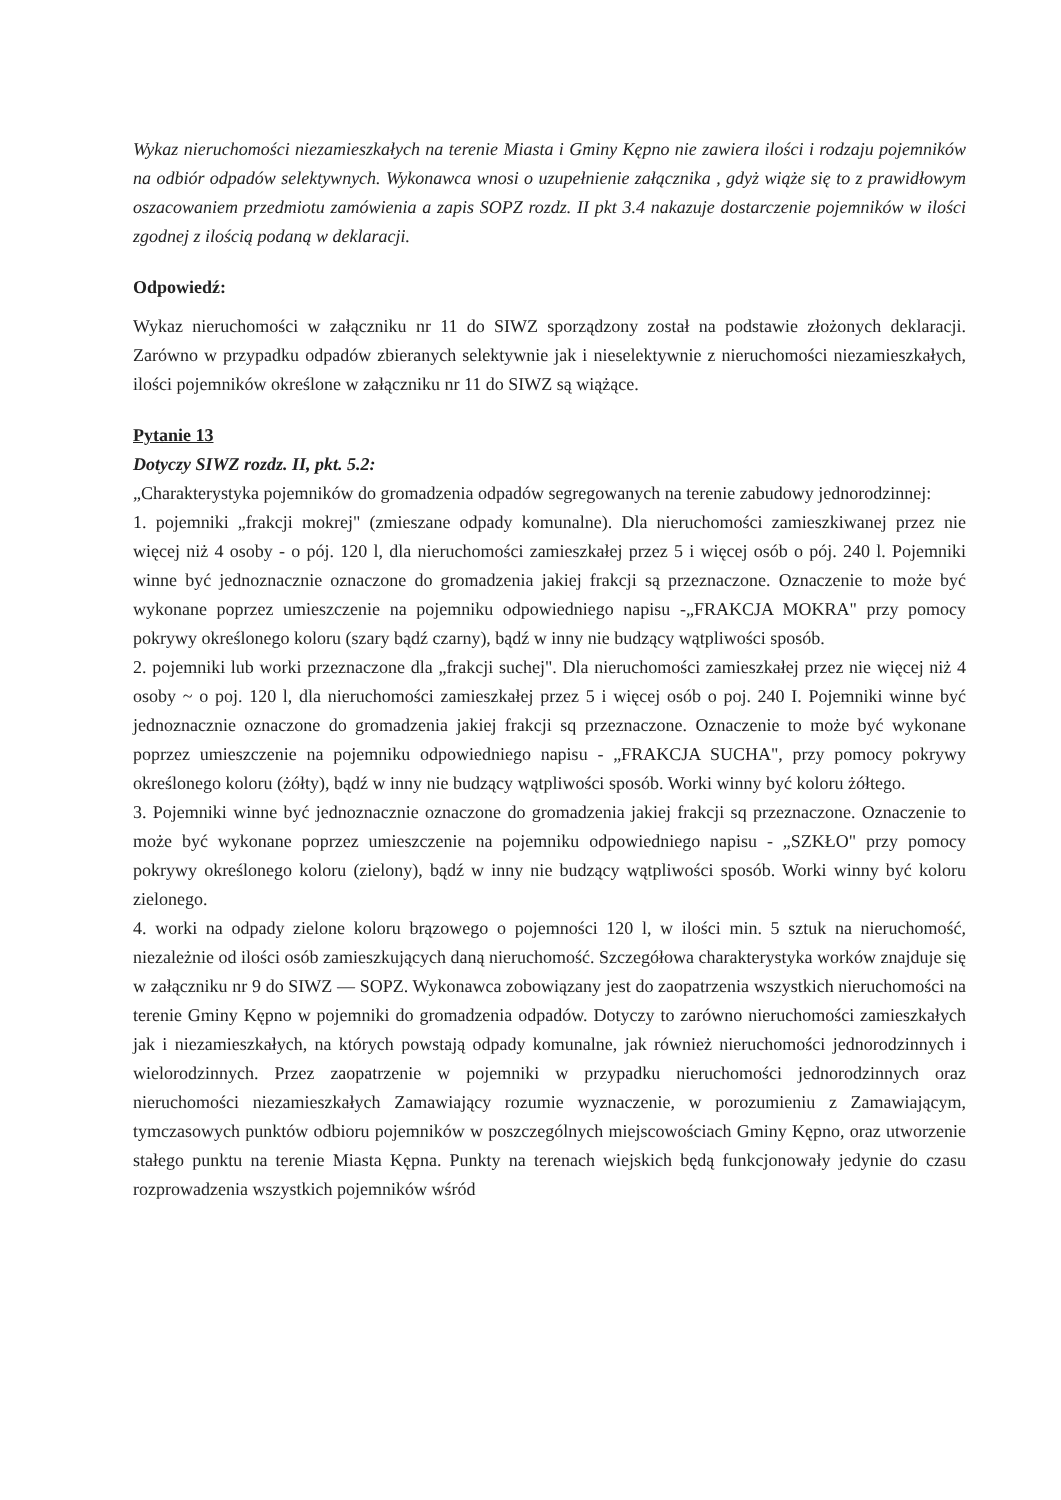Wykaz nieruchomości niezamieszkałych na terenie Miasta i Gminy Kępno nie zawiera ilości i rodzaju pojemników na odbiór odpadów selektywnych. Wykonawca wnosi o uzupełnienie załącznika , gdyż wiąże się to z prawidłowym oszacowaniem przedmiotu zamówienia a zapis SOPZ rozdz. II pkt 3.4 nakazuje dostarczenie pojemników w ilości zgodnej z ilością podaną w deklaracji.
Odpowiedź:
Wykaz nieruchomości w załączniku nr 11 do SIWZ sporządzony został na podstawie złożonych deklaracji. Zarówno w przypadku odpadów zbieranych selektywnie jak i nieselektywnie z nieruchomości niezamieszkałych, ilości pojemników określone w załączniku nr 11 do SIWZ są wiążące.
Pytanie 13
Dotyczy SIWZ rozdz. II, pkt. 5.2:
„Charakterystyka pojemników do gromadzenia odpadów segregowanych na terenie zabudowy jednorodzinnej:
1. pojemniki „frakcji mokrej" (zmieszane odpady komunalne). Dla nieruchomości zamieszkiwanej przez nie więcej niż 4 osoby - o pój. 120 l, dla nieruchomości zamieszkałej przez 5 i więcej osób o pój. 240 l. Pojemniki winne być jednoznacznie oznaczone do gromadzenia jakiej frakcji są przeznaczone. Oznaczenie to może być wykonane poprzez umieszczenie na pojemniku odpowiedniego napisu -„FRAKCJA MOKRA" przy pomocy pokrywy określonego koloru (szary bądź czarny), bądź w inny nie budzący wątpliwości sposób.
2. pojemniki lub worki przeznaczone dla „frakcji suchej". Dla nieruchomości zamieszkałej przez nie więcej niż 4 osoby ~ o poj. 120 l, dla nieruchomości zamieszkałej przez 5 i więcej osób o poj. 240 I. Pojemniki winne być jednoznacznie oznaczone do gromadzenia jakiej frakcji sq przeznaczone. Oznaczenie to może być wykonane poprzez umieszczenie na pojemniku odpowiedniego napisu - „FRAKCJA SUCHA", przy pomocy pokrywy określonego koloru (żółty), bądź w inny nie budzący wątpliwości sposób. Worki winny być koloru żółtego.
3. Pojemniki winne być jednoznacznie oznaczone do gromadzenia jakiej frakcji sq przeznaczone. Oznaczenie to może być wykonane poprzez umieszczenie na pojemniku odpowiedniego napisu - „SZKŁO" przy pomocy pokrywy określonego koloru (zielony), bądź w inny nie budzący wątpliwości sposób. Worki winny być koloru zielonego.
4. worki na odpady zielone koloru brązowego o pojemności 120 l, w ilości min. 5 sztuk na nieruchomość, niezależnie od ilości osób zamieszkujących daną nieruchomość. Szczegółowa charakterystyka worków znajduje się w załączniku nr 9 do SIWZ — SOPZ. Wykonawca zobowiązany jest do zaopatrzenia wszystkich nieruchomości na terenie Gminy Kępno w pojemniki do gromadzenia odpadów. Dotyczy to zarówno nieruchomości zamieszkałych jak i niezamieszkałych, na których powstają odpady komunalne, jak również nieruchomości jednorodzinnych i wielorodzinnych. Przez zaopatrzenie w pojemniki w przypadku nieruchomości jednorodzinnych oraz nieruchomości niezamieszkałych Zamawiający rozumie wyznaczenie, w porozumieniu z Zamawiającym, tymczasowych punktów odbioru pojemników w poszczególnych miejscowościach Gminy Kępno, oraz utworzenie stałego punktu na terenie Miasta Kępna. Punkty na terenach wiejskich będą funkcjonowały jedynie do czasu rozprowadzenia wszystkich pojemników wśród